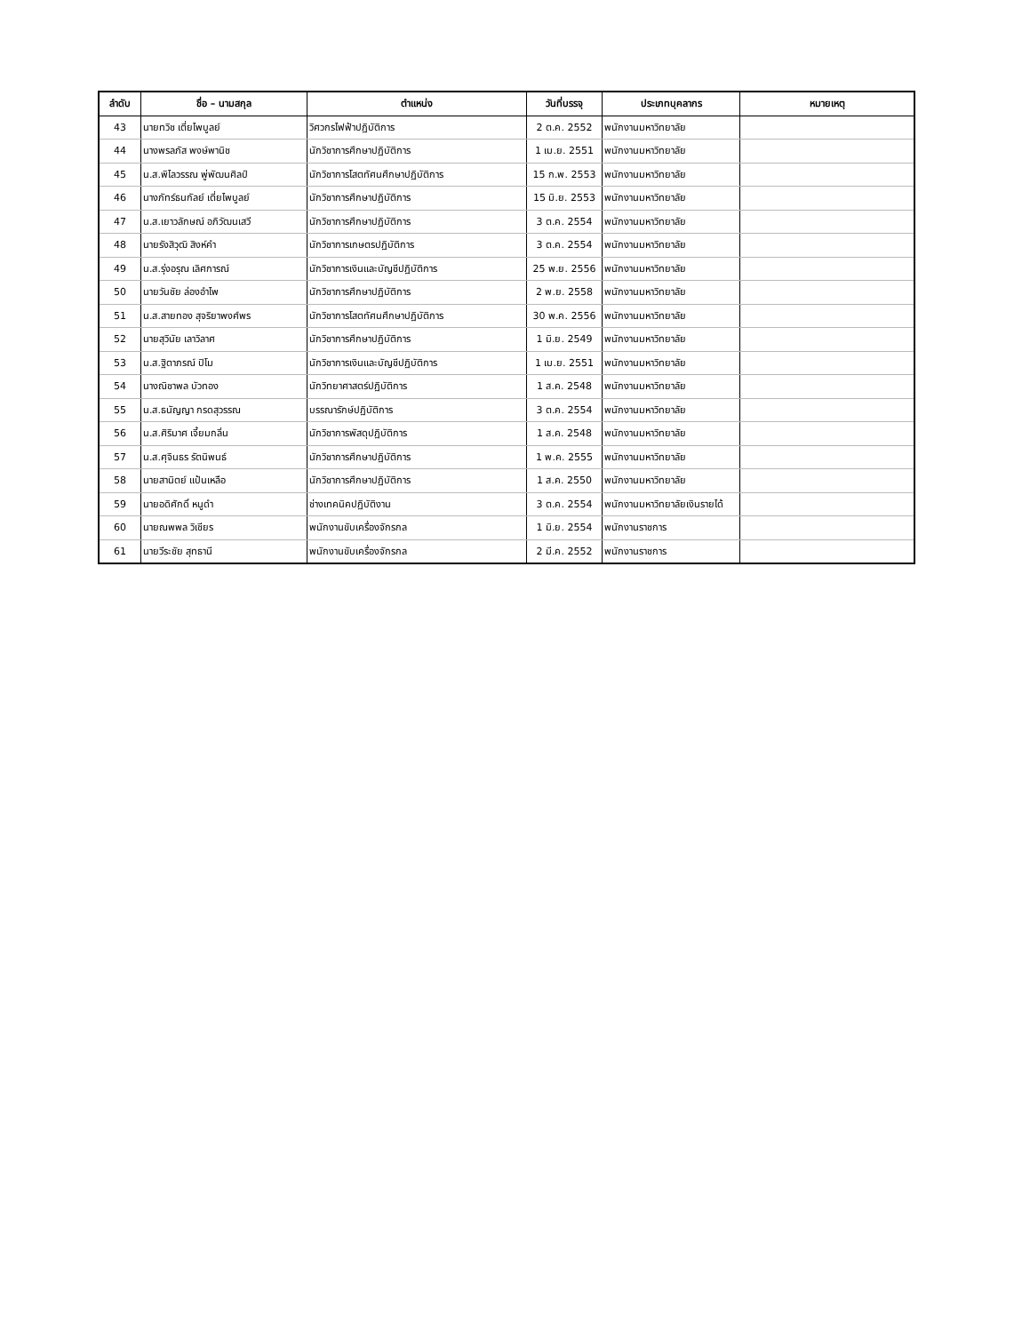| ลำดับ | ชื่อ – นามสกุล | ตำแหน่ง | วันที่บรรจุ | ประเภทบุคลากร | หมายเหตุ |
| --- | --- | --- | --- | --- | --- |
| 43 | นายทวิช เตี่ยไพบูลย์ | วิศวกรไฟฟ้าปฏิบัติการ | 2 ต.ค. 2552 | พนักงานมหาวิทยาลัย | |
| 44 | นางพรลภัส พงษ์พานิช | นักวิชาการศึกษาปฏิบัติการ | 1 เม.ย. 2551 | พนักงานมหาวิทยาลัย | |
| 45 | น.ส.พิไลวรรณ พู่พัฒนศิลป์ | นักวิชาการโสตทัศนศึกษาปฏิบัติการ | 15 ก.พ. 2553 | พนักงานมหาวิทยาลัย | |
| 46 | นางภัทร์ธนกัลย์ เตี่ยไพบูลย์ | นักวิชาการศึกษาปฏิบัติการ | 15 มิ.ย. 2553 | พนักงานมหาวิทยาลัย | |
| 47 | น.ส.เยาวลักษณ์ อภิวัฒนเสวี | นักวิชาการศึกษาปฏิบัติการ | 3 ต.ค. 2554 | พนักงานมหาวิทยาลัย | |
| 48 | นายรังสิวุฒิ สิงห์คำ | นักวิชาการเกษตรปฏิบัติการ | 3 ต.ค. 2554 | พนักงานมหาวิทยาลัย | |
| 49 | น.ส.รุ่งอรุณ เลิศการณ์ | นักวิชาการเงินและบัญชีปฏิบัติการ | 25 พ.ย. 2556 | พนักงานมหาวิทยาลัย | |
| 50 | นายวันชัย ล่องอำไพ | นักวิชาการศึกษาปฏิบัติการ | 2 พ.ย. 2558 | พนักงานมหาวิทยาลัย | |
| 51 | น.ส.สายทอง สุจริยาพงศ์พร | นักวิชาการโสตทัศนศึกษาปฏิบัติการ | 30 พ.ค. 2556 | พนักงานมหาวิทยาลัย | |
| 52 | นายสุวินัย เลาวิลาศ | นักวิชาการศึกษาปฏิบัติการ | 1 มิ.ย. 2549 | พนักงานมหาวิทยาลัย | |
| 53 | น.ส.ฐิตาภรณ์ ปิโม | นักวิชาการเงินและบัญชีปฏิบัติการ | 1 เม.ย. 2551 | พนักงานมหาวิทยาลัย | |
| 54 | นางณิชาพล บัวทอง | นักวิทยาศาสตร์ปฏิบัติการ | 1 ส.ค. 2548 | พนักงานมหาวิทยาลัย | |
| 55 | น.ส.ธนัญญา กรดสุวรรณ | บรรณารักษ์ปฏิบัติการ | 3 ต.ค. 2554 | พนักงานมหาวิทยาลัย | |
| 56 | น.ส.ศิริมาศ เจี้ยมกลิ่น | นักวิชาการพัสดุปฏิบัติการ | 1 ส.ค. 2548 | พนักงานมหาวิทยาลัย | |
| 57 | น.ส.ศุจินธร รัตนิพนธ์ | นักวิชาการศึกษาปฏิบัติการ | 1 พ.ค. 2555 | พนักงานมหาวิทยาลัย | |
| 58 | นายสานิตย์ แป้นเหลือ | นักวิชาการศึกษาปฏิบัติการ | 1 ส.ค. 2550 | พนักงานมหาวิทยาลัย | |
| 59 | นายอดิศักดิ์ หนูดำ | ช่างเทคนิคปฏิบัติงาน | 3 ต.ค. 2554 | พนักงานมหาวิทยาลัยเงินรายได้ | |
| 60 | นายณพพล วิเชียร | พนักงานขับเครื่องจักรกล | 1 มิ.ย. 2554 | พนักงานราชการ | |
| 61 | นายวีระชัย สุทธานี | พนักงานขับเครื่องจักรกล | 2 มี.ค. 2552 | พนักงานราชการ | |